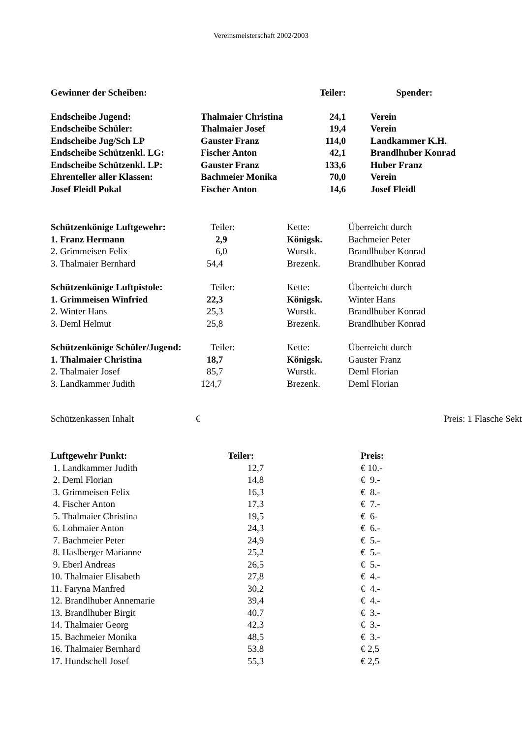Vereinsmeisterschaft 2002/2003
| Gewinner der Scheiben: | | Teiler: | | Spender: |
| --- | --- | --- | --- | --- |
| Endscheibe Jugend: | Thalmaier Christina | 24,1 | | Verein |
| Endscheibe Schüler: | Thalmaier Josef | 19,4 | | Verein |
| Endscheibe Jug/Sch LP | Gauster Franz | 114,0 | | Landkammer K.H. |
| Endscheibe Schützenkl. LG: | Fischer Anton | 42,1 | | Brandlhuber Konrad |
| Endscheibe Schützenkl. LP: | Gauster Franz | 133,6 | | Huber Franz |
| Ehrenteller aller Klassen: | Bachmeier Monika | 70,0 | | Verein |
| Josef Fleidl Pokal | Fischer Anton | 14,6 | | Josef Fleidl |
| Schützenkönige Luftgewehr: | Teiler: | Kette: | Überreicht durch |
| 1. Franz Hermann | 2,9 | Königsk. | Bachmeier Peter |
| 2. Grimmeisen Felix | 6,0 | Wurstk. | Brandlhuber Konrad |
| 3. Thalmaier Bernhard | 54,4 | Brezenk. | Brandlhuber Konrad |
| Schützenkönige Luftpistole: | Teiler: | Kette: | Überreicht durch |
| 1. Grimmeisen Winfried | 22,3 | Königsk. | Winter Hans |
| 2. Winter Hans | 25,3 | Wurstk. | Brandlhuber Konrad |
| 3. Deml Helmut | 25,8 | Brezenk. | Brandlhuber Konrad |
| Schützenkönige Schüler/Jugend: | Teiler: | Kette: | Überreicht durch |
| 1. Thalmaier Christina | 18,7 | Königsk. | Gauster Franz |
| 2. Thalmaier Josef | 85,7 | Wurstk. | Deml Florian |
| 3. Landkammer Judith | 124,7 | Brezenk. | Deml Florian |
| Schützenkassen Inhalt | € | Preis: 1 Flasche Sekt |
| Luftgewehr Punkt: | Teiler: | Preis: |
| --- | --- | --- |
| 1. Landkammer Judith | 12,7 | € 10.- |
| 2. Deml Florian | 14,8 | € 9.- |
| 3. Grimmeisen Felix | 16,3 | € 8.- |
| 4. Fischer Anton | 17,3 | € 7.- |
| 5. Thalmaier Christina | 19,5 | € 6- |
| 6. Lohmaier Anton | 24,3 | € 6.- |
| 7. Bachmeier Peter | 24,9 | € 5.- |
| 8. Haslberger Marianne | 25,2 | € 5.- |
| 9. Eberl Andreas | 26,5 | € 5.- |
| 10. Thalmaier Elisabeth | 27,8 | € 4.- |
| 11. Faryna Manfred | 30,2 | € 4.- |
| 12. Brandlhuber Annemarie | 39,4 | € 4.- |
| 13. Brandlhuber Birgit | 40,7 | € 3.- |
| 14. Thalmaier Georg | 42,3 | € 3.- |
| 15. Bachmeier Monika | 48,5 | € 3.- |
| 16. Thalmaier Bernhard | 53,8 | € 2,5 |
| 17. Hundschell Josef | 55,3 | € 2,5 |